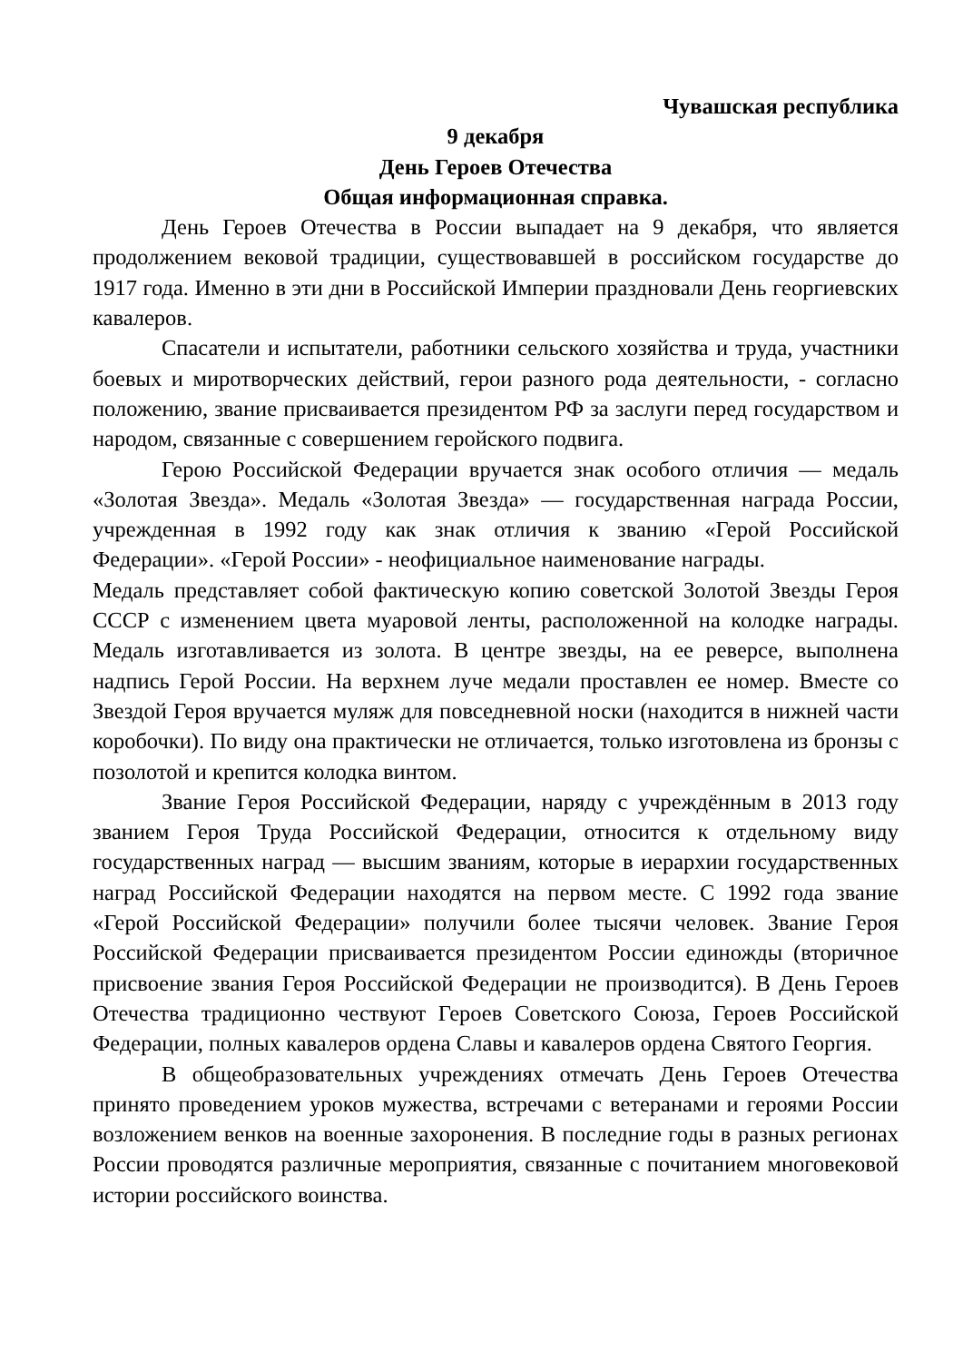Чувашская республика
9 декабря
День Героев Отечества
Общая информационная справка.
День Героев Отечества в России выпадает на 9 декабря, что является продолжением вековой традиции, существовавшей в российском государстве до 1917 года. Именно в эти дни в Российской Империи праздновали День георгиевских кавалеров.
Спасатели и испытатели, работники сельского хозяйства и труда, участники боевых и миротворческих действий, герои разного рода деятельности, - согласно положению, звание присваивается президентом РФ за заслуги перед государством и народом, связанные с совершением геройского подвига.
Герою Российской Федерации вручается знак особого отличия — медаль «Золотая Звезда». Медаль «Золотая Звезда» — государственная награда России, учрежденная в 1992 году как знак отличия к званию «Герой Российской Федерации». «Герой России» - неофициальное наименование награды.
Медаль представляет собой фактическую копию советской Золотой Звезды Героя СССР с изменением цвета муаровой ленты, расположенной на колодке награды. Медаль изготавливается из золота. В центре звезды, на ее реверсе, выполнена надпись Герой России. На верхнем луче медали проставлен ее номер. Вместе со Звездой Героя вручается муляж для повседневной носки (находится в нижней части коробочки). По виду она практически не отличается, только изготовлена из бронзы с позолотой и крепится колодка винтом.
Звание Героя Российской Федерации, наряду с учреждённым в 2013 году званием Героя Труда Российской Федерации, относится к отдельному виду государственных наград — высшим званиям, которые в иерархии государственных наград Российской Федерации находятся на первом месте. С 1992 года звание «Герой Российской Федерации» получили более тысячи человек. Звание Героя Российской Федерации присваивается президентом России единожды (вторичное присвоение звания Героя Российской Федерации не производится). В День Героев Отечества традиционно чествуют Героев Советского Союза, Героев Российской Федерации, полных кавалеров ордена Славы и кавалеров ордена Святого Георгия.
В общеобразовательных учреждениях отмечать День Героев Отечества принято проведением уроков мужества, встречами с ветеранами и героями России возложением венков на военные захоронения. В последние годы в разных регионах России проводятся различные мероприятия, связанные с почитанием многовековой истории российского воинства.